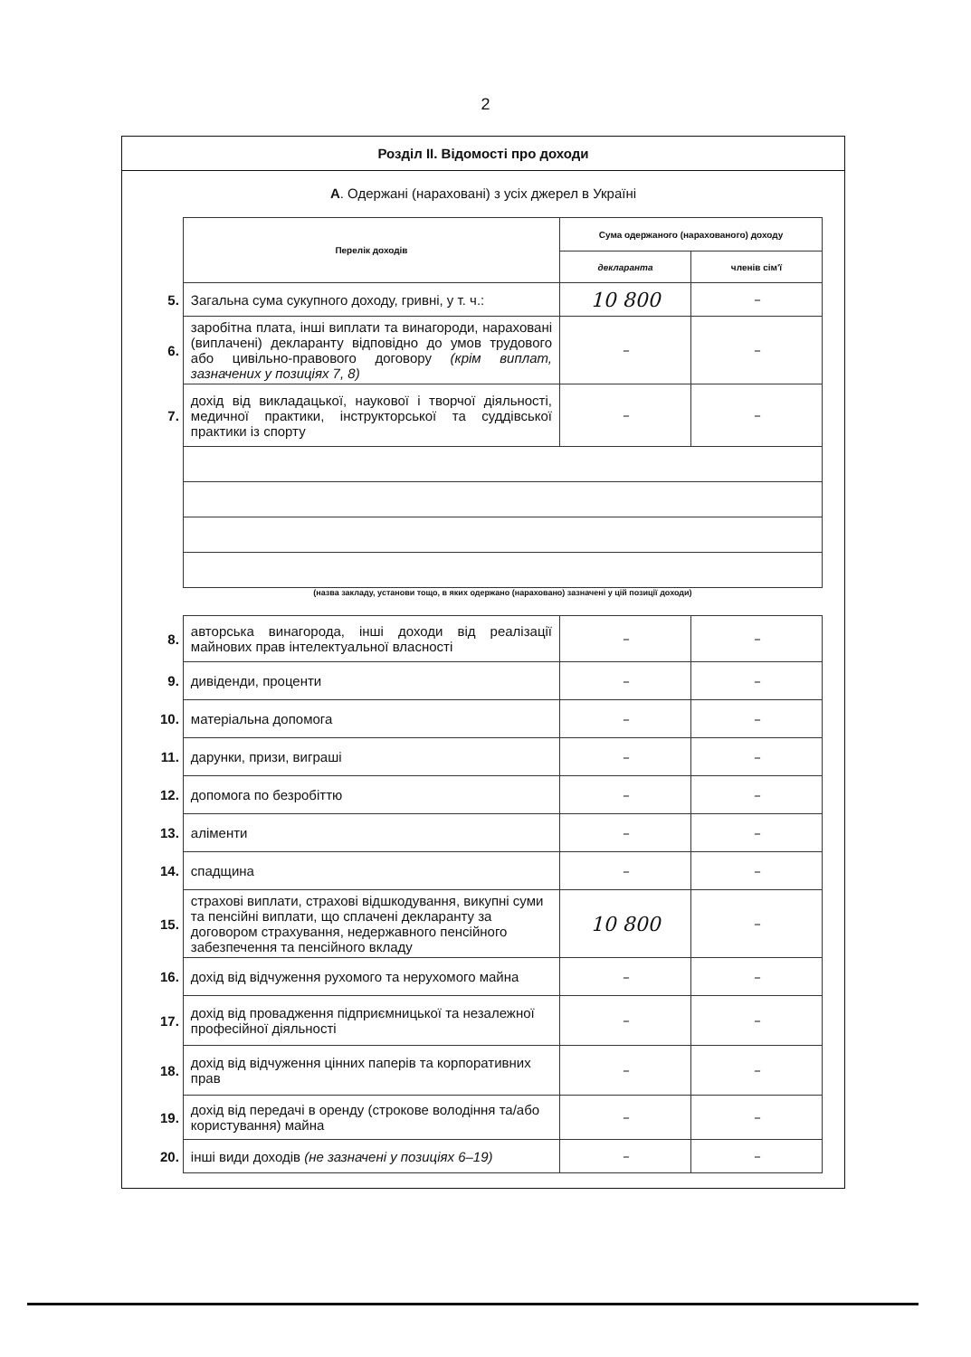2
Розділ ІІ. Відомості про доходи
А. Одержані (нараховані) з усіх джерел в Україні
| | Перелік доходів | Сума одержаного (нарахованого) доходу | |
| | | декларанта | членів сім'ї |
| 5. | Загальна сума сукупного доходу, гривні, у т. ч.: | 10 800 | – |
| 6. | заробітна плата, інші виплати та винагороди, нараховані (виплачені) декларанту відповідно до умов трудового або цивільно-правового договору (крім виплат, зазначених у позиціях 7, 8) | – | – |
| 7. | дохід від викладацької, наукової і творчої діяльності, медичної практики, інструкторської та суддівської практики із спорту | – | – |
| | (назва закладу, установи тощо, в яких одержано (нараховано) зазначені у цій позиції доходи) | | |
| 8. | авторська винагорода, інші доходи від реалізації майнових прав інтелектуальної власності | – | – |
| 9. | дивіденди, проценти | – | – |
| 10. | матеріальна допомога | – | – |
| 11. | дарунки, призи, виграші | – | – |
| 12. | допомога по безробіттю | – | – |
| 13. | аліменти | – | – |
| 14. | спадщина | – | – |
| 15. | страхові виплати, страхові відшкодування, викупні суми та пенсійні виплати, що сплачені декларанту за договором страхування, недержавного пенсійного забезпечення та пенсійного вкладу | 10 800 | – |
| 16. | дохід від відчуження рухомого та нерухомого майна | – | – |
| 17. | дохід від провадження підприємницької та незалежної професійної діяльності | – | – |
| 18. | дохід від відчуження цінних паперів та корпоративних прав | – | – |
| 19. | дохід від передачі в оренду (строкове володіння та/або користування) майна | – | – |
| 20. | інші види доходів (не зазначені у позиціях 6–19) | – | – |